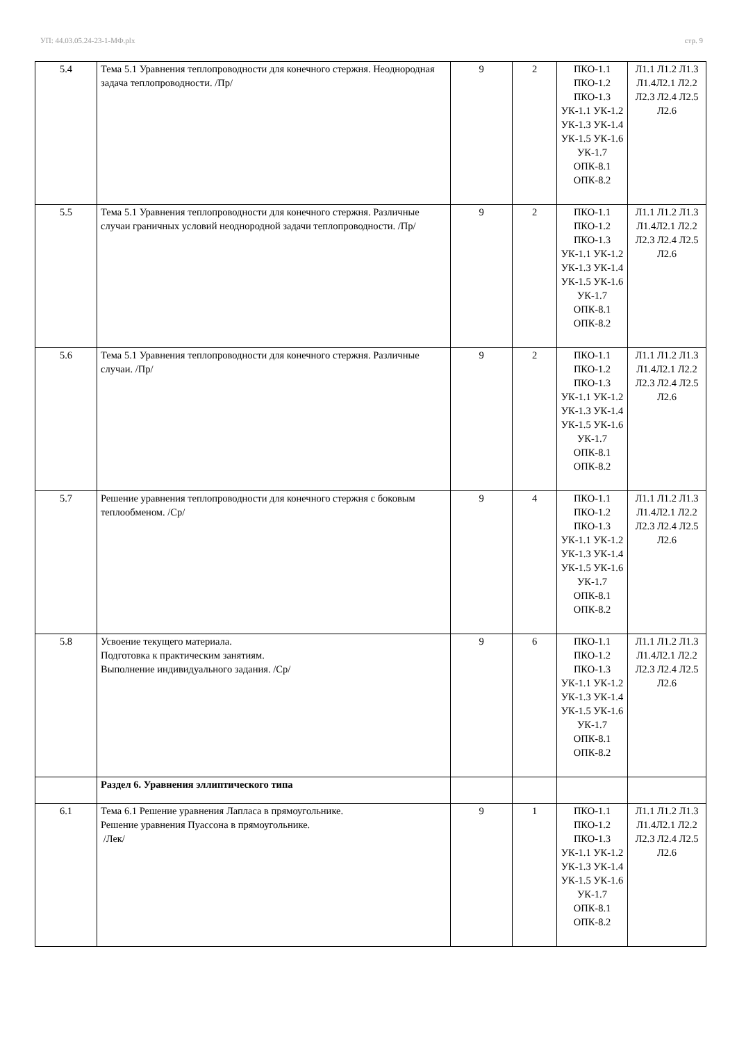УП: 44.03.05.24-23-1-МФ.plx стр. 9
| 5.4 | Тема 5.1 Уравнения теплопроводности для конечного стержня. Неоднородная задача теплопроводности. /Пр/ | 9 | 2 | ПКО-1.1 ПКО-1.2 ПКО-1.3 УК-1.1 УК-1.2 УК-1.3 УК-1.4 УК-1.5 УК-1.6 УК-1.7 ОПК-8.1 ОПК-8.2 | Л1.1 Л1.2 Л1.3 Л1.4Л2.1 Л2.2 Л2.3 Л2.4 Л2.5 Л2.6 |
| 5.5 | Тема 5.1 Уравнения теплопроводности для конечного стержня. Различные случаи граничных условий неоднородной задачи теплопроводности. /Пр/ | 9 | 2 | ПКО-1.1 ПКО-1.2 ПКО-1.3 УК-1.1 УК-1.2 УК-1.3 УК-1.4 УК-1.5 УК-1.6 УК-1.7 ОПК-8.1 ОПК-8.2 | Л1.1 Л1.2 Л1.3 Л1.4Л2.1 Л2.2 Л2.3 Л2.4 Л2.5 Л2.6 |
| 5.6 | Тема 5.1 Уравнения теплопроводности для конечного стержня. Различные случаи. /Пр/ | 9 | 2 | ПКО-1.1 ПКО-1.2 ПКО-1.3 УК-1.1 УК-1.2 УК-1.3 УК-1.4 УК-1.5 УК-1.6 УК-1.7 ОПК-8.1 ОПК-8.2 | Л1.1 Л1.2 Л1.3 Л1.4Л2.1 Л2.2 Л2.3 Л2.4 Л2.5 Л2.6 |
| 5.7 | Решение уравнения теплопроводности для конечного стержня с боковым теплообменом. /Ср/ | 9 | 4 | ПКО-1.1 ПКО-1.2 ПКО-1.3 УК-1.1 УК-1.2 УК-1.3 УК-1.4 УК-1.5 УК-1.6 УК-1.7 ОПК-8.1 ОПК-8.2 | Л1.1 Л1.2 Л1.3 Л1.4Л2.1 Л2.2 Л2.3 Л2.4 Л2.5 Л2.6 |
| 5.8 | Усвоение текущего материала. Подготовка к практическим занятиям. Выполнение индивидуального задания. /Ср/ | 9 | 6 | ПКО-1.1 ПКО-1.2 ПКО-1.3 УК-1.1 УК-1.2 УК-1.3 УК-1.4 УК-1.5 УК-1.6 УК-1.7 ОПК-8.1 ОПК-8.2 | Л1.1 Л1.2 Л1.3 Л1.4Л2.1 Л2.2 Л2.3 Л2.4 Л2.5 Л2.6 |
| | Раздел 6. Уравнения эллиптического типа | | | | |
| 6.1 | Тема 6.1 Решение уравнения Лапласа в прямоугольнике. Решение уравнения Пуассона в прямоугольнике. /Лек/ | 9 | 1 | ПКО-1.1 ПКО-1.2 ПКО-1.3 УК-1.1 УК-1.2 УК-1.3 УК-1.4 УК-1.5 УК-1.6 УК-1.7 ОПК-8.1 ОПК-8.2 | Л1.1 Л1.2 Л1.3 Л1.4Л2.1 Л2.2 Л2.3 Л2.4 Л2.5 Л2.6 |